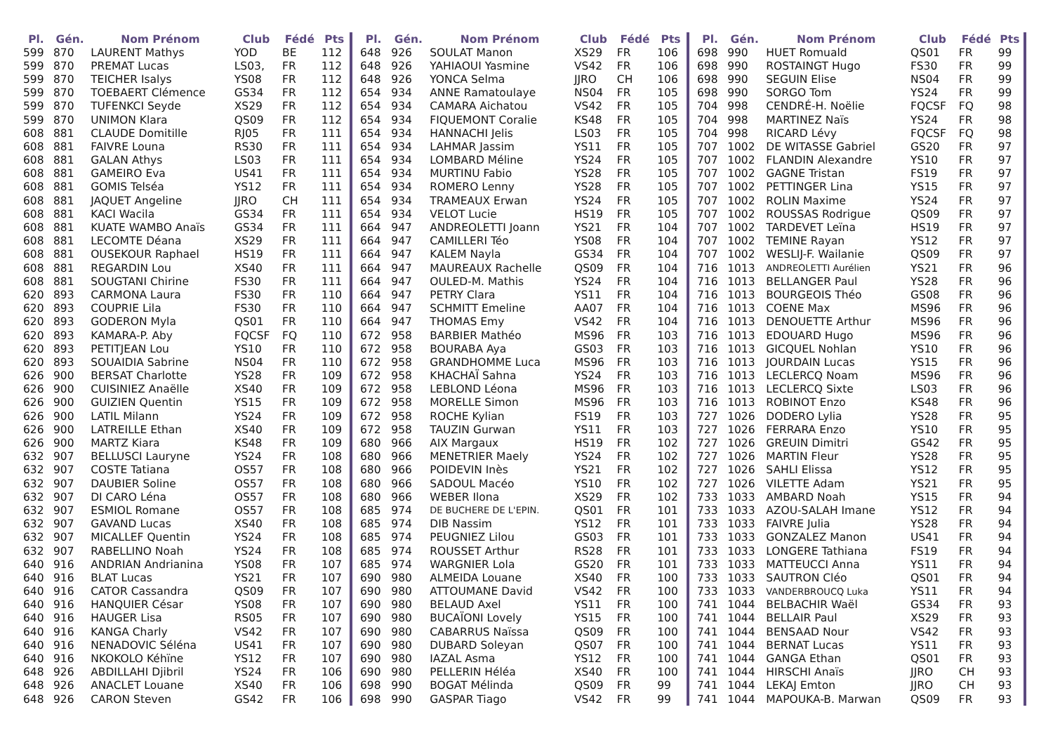| Pl. | Gén. | Nom Prénom | Club | Fédé | Pts |
| --- | --- | --- | --- | --- | --- |
| 599 | 870 | LAURENT Mathys | YOD | BE | 112 |
| 599 | 870 | PREMAT Lucas | LS03, | FR | 112 |
| 599 | 870 | TEICHER Isalys | YS08 | FR | 112 |
| 599 | 870 | TOEBAERT Clémence | GS34 | FR | 112 |
| 599 | 870 | TUFENKCI Seyde | XS29 | FR | 112 |
| 599 | 870 | UNIMON Klara | QS09 | FR | 112 |
| 608 | 881 | CLAUDE Domitille | RJ05 | FR | 111 |
| 608 | 881 | FAIVRE Louna | RS30 | FR | 111 |
| 608 | 881 | GALAN Athys | LS03 | FR | 111 |
| 608 | 881 | GAMEIRO Eva | US41 | FR | 111 |
| 608 | 881 | GOMIS Telséa | YS12 | FR | 111 |
| 608 | 881 | JAQUET Angeline | JJRO | CH | 111 |
| 608 | 881 | KACI Wacila | GS34 | FR | 111 |
| 608 | 881 | KUATE WAMBO Anaïs | GS34 | FR | 111 |
| 608 | 881 | LECOMTE Déana | XS29 | FR | 111 |
| 608 | 881 | OUSEKOUR Raphael | HS19 | FR | 111 |
| 608 | 881 | REGARDIN Lou | XS40 | FR | 111 |
| 608 | 881 | SOUGTANI Chirine | FS30 | FR | 111 |
| 620 | 893 | CARMONA Laura | FS30 | FR | 110 |
| 620 | 893 | COUPRIE Lila | FS30 | FR | 110 |
| 620 | 893 | GODERON Myla | QS01 | FR | 110 |
| 620 | 893 | KAMARA-P. Aby | FQCSF | FQ | 110 |
| 620 | 893 | PETITJEAN Lou | YS10 | FR | 110 |
| 620 | 893 | SOUAIDIA Sabrine | NS04 | FR | 110 |
| 626 | 900 | BERSAT Charlotte | YS28 | FR | 109 |
| 626 | 900 | CUISINIEZ Anaëlle | XS40 | FR | 109 |
| 626 | 900 | GUIZIEN Quentin | YS15 | FR | 109 |
| 626 | 900 | LATIL Milann | YS24 | FR | 109 |
| 626 | 900 | LATREILLE Ethan | XS40 | FR | 109 |
| 626 | 900 | MARTZ Kiara | KS48 | FR | 109 |
| 632 | 907 | BELLUSCI Lauryne | YS24 | FR | 108 |
| 632 | 907 | COSTE Tatiana | OS57 | FR | 108 |
| 632 | 907 | DAUBIER Soline | OS57 | FR | 108 |
| 632 | 907 | DI CARO Léna | OS57 | FR | 108 |
| 632 | 907 | ESMIOL Romane | OS57 | FR | 108 |
| 632 | 907 | GAVAND Lucas | XS40 | FR | 108 |
| 632 | 907 | MICALLEF Quentin | YS24 | FR | 108 |
| 632 | 907 | RABELLINO Noah | YS24 | FR | 108 |
| 640 | 916 | ANDRIAN Andrianina | YS08 | FR | 107 |
| 640 | 916 | BLAT Lucas | YS21 | FR | 107 |
| 640 | 916 | CATOR Cassandra | QS09 | FR | 107 |
| 640 | 916 | HANQUIER César | YS08 | FR | 107 |
| 640 | 916 | HAUGER Lisa | RS05 | FR | 107 |
| 640 | 916 | KANGA Charly | VS42 | FR | 107 |
| 640 | 916 | NENADOVIC Séléna | US41 | FR | 107 |
| 640 | 916 | NKOKOLO Kéhïne | YS12 | FR | 107 |
| 648 | 926 | ABDILLAHI Djibril | YS24 | FR | 106 |
| 648 | 926 | ANACLET Louane | XS40 | FR | 106 |
| 648 | 926 | CARON Steven | GS42 | FR | 106 |
| Pl. | Gén. | Nom Prénom | Club | Fédé | Pts |
| --- | --- | --- | --- | --- | --- |
| 648 | 926 | SOULAT Manon | XS29 | FR | 106 |
| 648 | 926 | YAHIAOUI Yasmine | VS42 | FR | 106 |
| 648 | 926 | YONCA Selma | JJRO | CH | 106 |
| 654 | 934 | ANNE Ramatoulaye | NS04 | FR | 105 |
| 654 | 934 | CAMARA Aichatou | VS42 | FR | 105 |
| 654 | 934 | FIQUEMONT Coralie | KS48 | FR | 105 |
| 654 | 934 | HANNACHI Jelis | LS03 | FR | 105 |
| 654 | 934 | LAHMAR Jassim | YS11 | FR | 105 |
| 654 | 934 | LOMBARD Méline | YS24 | FR | 105 |
| 654 | 934 | MURTINU Fabio | YS28 | FR | 105 |
| 654 | 934 | ROMERO Lenny | YS28 | FR | 105 |
| 654 | 934 | TRAMEAUX Erwan | YS24 | FR | 105 |
| 654 | 934 | VELOT Lucie | HS19 | FR | 105 |
| 664 | 947 | ANDREOLETTI Joann | YS21 | FR | 104 |
| 664 | 947 | CAMILLERI Téo | YS08 | FR | 104 |
| 664 | 947 | KALEM Nayla | GS34 | FR | 104 |
| 664 | 947 | MAUREAUX Rachelle | QS09 | FR | 104 |
| 664 | 947 | OULED-M. Mathis | YS24 | FR | 104 |
| 664 | 947 | PETRY Clara | YS11 | FR | 104 |
| 664 | 947 | SCHMITT Emeline | AA07 | FR | 104 |
| 664 | 947 | THOMAS Emy | VS42 | FR | 104 |
| 672 | 958 | BARBIER Mathéo | MS96 | FR | 103 |
| 672 | 958 | BOURABA Aya | GS03 | FR | 103 |
| 672 | 958 | GRANDHOMME Luca | MS96 | FR | 103 |
| 672 | 958 | KHACHAÏ Sahna | YS24 | FR | 103 |
| 672 | 958 | LEBLOND Léona | MS96 | FR | 103 |
| 672 | 958 | MORELLE Simon | MS96 | FR | 103 |
| 672 | 958 | ROCHE Kylian | FS19 | FR | 103 |
| 672 | 958 | TAUZIN Gurwan | YS11 | FR | 103 |
| 680 | 966 | AIX Margaux | HS19 | FR | 102 |
| 680 | 966 | MENETRIER Maely | YS24 | FR | 102 |
| 680 | 966 | POIDEVIN Inès | YS21 | FR | 102 |
| 680 | 966 | SADOUL Macéo | YS10 | FR | 102 |
| 680 | 966 | WEBER Ilona | XS29 | FR | 102 |
| 685 | 974 | DE BUCHERE DE L'EPIN. | QS01 | FR | 101 |
| 685 | 974 | DIB Nassim | YS12 | FR | 101 |
| 685 | 974 | PEUGNIEZ Lilou | GS03 | FR | 101 |
| 685 | 974 | ROUSSET Arthur | RS28 | FR | 101 |
| 685 | 974 | WARGNIER Lola | GS20 | FR | 101 |
| 690 | 980 | ALMEIDA Louane | XS40 | FR | 100 |
| 690 | 980 | ATTOUMANE David | VS42 | FR | 100 |
| 690 | 980 | BELAUD Axel | YS11 | FR | 100 |
| 690 | 980 | BUCAÏONI Lovely | YS15 | FR | 100 |
| 690 | 980 | CABARRUS Naïssa | QS09 | FR | 100 |
| 690 | 980 | DUBARD Soleyan | QS07 | FR | 100 |
| 690 | 980 | IAZAL Asma | YS12 | FR | 100 |
| 690 | 980 | PELLERIN Héléa | XS40 | FR | 100 |
| 698 | 990 | BOGAT Mélinda | QS09 | FR | 99 |
| 698 | 990 | GASPAR Tiago | VS42 | FR | 99 |
| Pl. | Gén. | Nom Prénom | Club | Fédé | Pts |
| --- | --- | --- | --- | --- | --- |
| 698 | 990 | HUET Romuald | QS01 | FR | 99 |
| 698 | 990 | ROSTAINGT Hugo | FS30 | FR | 99 |
| 698 | 990 | SEGUIN Elise | NS04 | FR | 99 |
| 698 | 990 | SORGO Tom | YS24 | FR | 99 |
| 704 | 998 | CENDRÉ-H. Noëlie | FQCSF | FQ | 98 |
| 704 | 998 | MARTINEZ Naïs | YS24 | FR | 98 |
| 704 | 998 | RICARD Lévy | FQCSF | FQ | 98 |
| 707 | 1002 | DE WITASSE Gabriel | GS20 | FR | 97 |
| 707 | 1002 | FLANDIN Alexandre | YS10 | FR | 97 |
| 707 | 1002 | GAGNE Tristan | FS19 | FR | 97 |
| 707 | 1002 | PETTINGER Lina | YS15 | FR | 97 |
| 707 | 1002 | ROLIN Maxime | YS24 | FR | 97 |
| 707 | 1002 | ROUSSAS Rodrigue | QS09 | FR | 97 |
| 707 | 1002 | TARDEVET Leïna | HS19 | FR | 97 |
| 707 | 1002 | TEMINE Rayan | YS12 | FR | 97 |
| 707 | 1002 | WESLIJ-F. Wailanie | QS09 | FR | 97 |
| 716 | 1013 | ANDREOLETTI Aurélien | YS21 | FR | 96 |
| 716 | 1013 | BELLANGER Paul | YS28 | FR | 96 |
| 716 | 1013 | BOURGEOIS Théo | GS08 | FR | 96 |
| 716 | 1013 | COENE Max | MS96 | FR | 96 |
| 716 | 1013 | DENOUETTE Arthur | MS96 | FR | 96 |
| 716 | 1013 | EDOUARD Hugo | MS96 | FR | 96 |
| 716 | 1013 | GICQUEL Nohlan | YS10 | FR | 96 |
| 716 | 1013 | JOURDAIN Lucas | YS15 | FR | 96 |
| 716 | 1013 | LECLERCQ Noam | MS96 | FR | 96 |
| 716 | 1013 | LECLERCQ Sixte | LS03 | FR | 96 |
| 716 | 1013 | ROBINOT Enzo | KS48 | FR | 96 |
| 727 | 1026 | DODERO Lylia | YS28 | FR | 95 |
| 727 | 1026 | FERRARA Enzo | YS10 | FR | 95 |
| 727 | 1026 | GREUIN Dimitri | GS42 | FR | 95 |
| 727 | 1026 | MARTIN Fleur | YS28 | FR | 95 |
| 727 | 1026 | SAHLI Elissa | YS12 | FR | 95 |
| 727 | 1026 | VILETTE Adam | YS21 | FR | 95 |
| 733 | 1033 | AMBARD Noah | YS15 | FR | 94 |
| 733 | 1033 | AZOU-SALAH Imane | YS12 | FR | 94 |
| 733 | 1033 | FAIVRE Julia | YS28 | FR | 94 |
| 733 | 1033 | GONZALEZ Manon | US41 | FR | 94 |
| 733 | 1033 | LONGERE Tathiana | FS19 | FR | 94 |
| 733 | 1033 | MATTEUCCI Anna | YS11 | FR | 94 |
| 733 | 1033 | SAUTRON Cléo | QS01 | FR | 94 |
| 733 | 1033 | VANDERBROUCQ Luka | YS11 | FR | 94 |
| 741 | 1044 | BELBACHIR Waël | GS34 | FR | 93 |
| 741 | 1044 | BELLAIR Paul | XS29 | FR | 93 |
| 741 | 1044 | BENSAAD Nour | VS42 | FR | 93 |
| 741 | 1044 | BERNAT Lucas | YS11 | FR | 93 |
| 741 | 1044 | GANGA Ethan | QS01 | FR | 93 |
| 741 | 1044 | HIRSCHI Anaïs | JJRO | CH | 93 |
| 741 | 1044 | LEKAJ Emton | JJRO | CH | 93 |
| 741 | 1044 | MAPOUKA-B. Marwan | QS09 | FR | 93 |